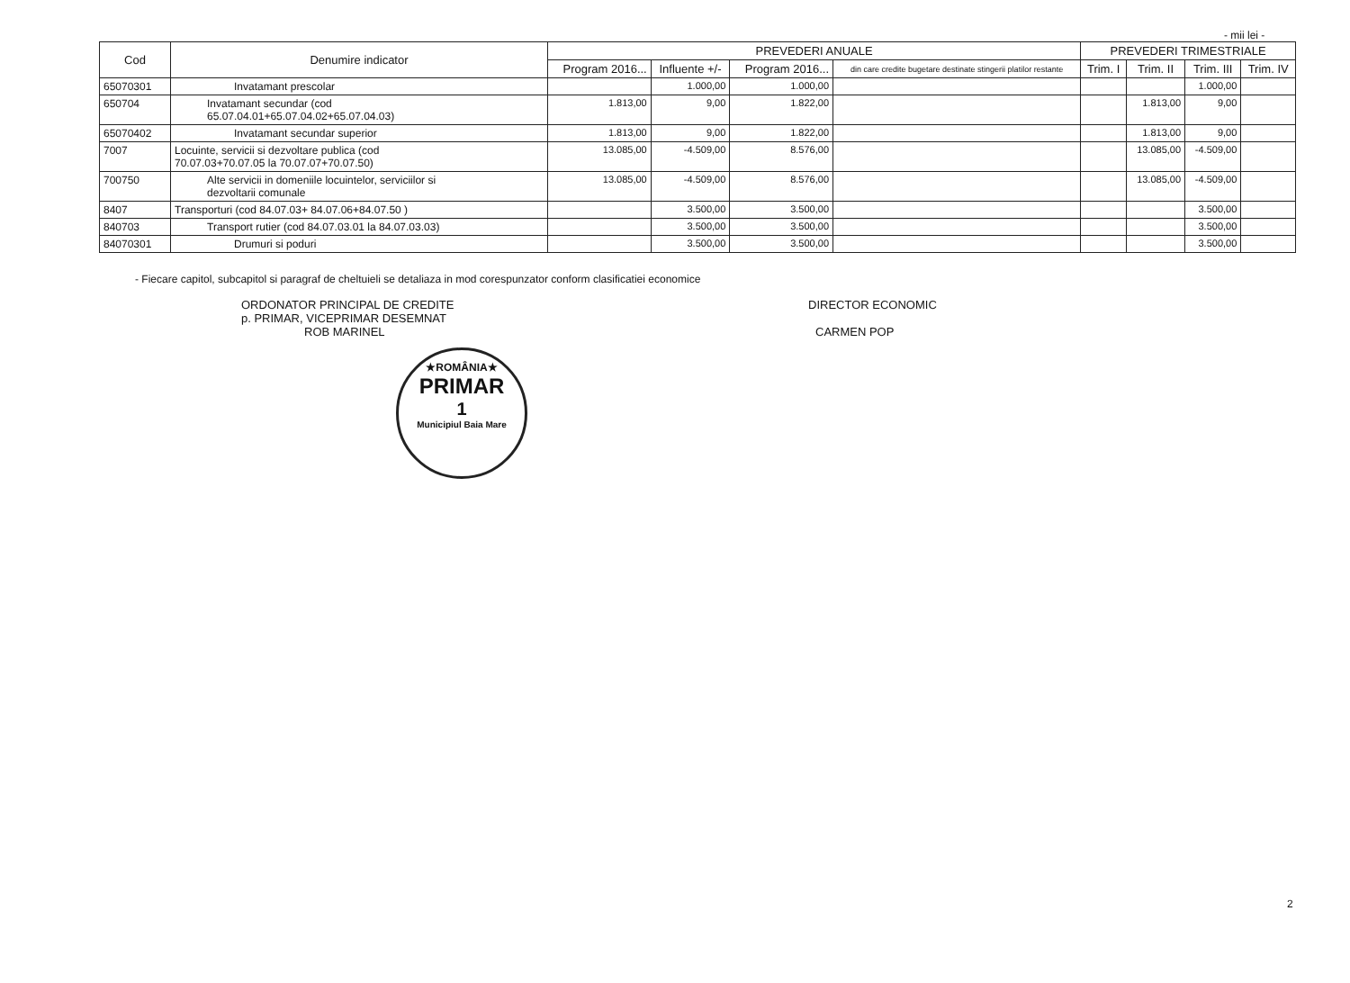- mii lei -
| Cod | Denumire indicator | PREVEDERI ANUALE | | | | PREVEDERI TRIMESTRIALE | | | |
| --- | --- | --- | --- | --- | --- | --- | --- | --- | --- |
| | | Program 2016... | Influente +/- | Program 2016... | din care credite bugetare destinate stingerii platilor restante | Trim. I | Trim. II | Trim. III | Trim. IV |
| 65070301 | Invatamant prescolar | | 1.000,00 | 1.000,00 | | | | 1.000,00 | |
| 650704 | Invatamant secundar (cod 65.07.04.01+65.07.04.02+65.07.04.03) | 1.813,00 | 9,00 | 1.822,00 | | | 1.813,00 | 9,00 | |
| 65070402 | Invatamant secundar superior | 1.813,00 | 9,00 | 1.822,00 | | | 1.813,00 | 9,00 | |
| 7007 | Locuinte, servicii si dezvoltare publica (cod 70.07.03+70.07.05 la 70.07.07+70.07.50) | 13.085,00 | -4.509,00 | 8.576,00 | | | 13.085,00 | -4.509,00 | |
| 700750 | Alte servicii in domeniile locuintelor, serviciilor si dezvoltarii comunale | 13.085,00 | -4.509,00 | 8.576,00 | | | 13.085,00 | -4.509,00 | |
| 8407 | Transporturi (cod 84.07.03+ 84.07.06+84.07.50 ) | | 3.500,00 | 3.500,00 | | | | 3.500,00 | |
| 840703 | Transport rutier (cod 84.07.03.01 la 84.07.03.03) | | 3.500,00 | 3.500,00 | | | | 3.500,00 | |
| 84070301 | Drumuri si poduri | | 3.500,00 | 3.500,00 | | | | 3.500,00 | |
- Fiecare capitol, subcapitol si paragraf de cheltuieli se detaliaza in mod corespunzator conform clasificatiei economice
ORDONATOR PRINCIPAL DE CREDITE
p. PRIMAR, VICEPRIMAR DESEMNAT
ROB MARINEL
DIRECTOR ECONOMIC
CARMEN POP
★ROMÂNIA★
PRIMAR
1
Municipiul Baia Mare
2